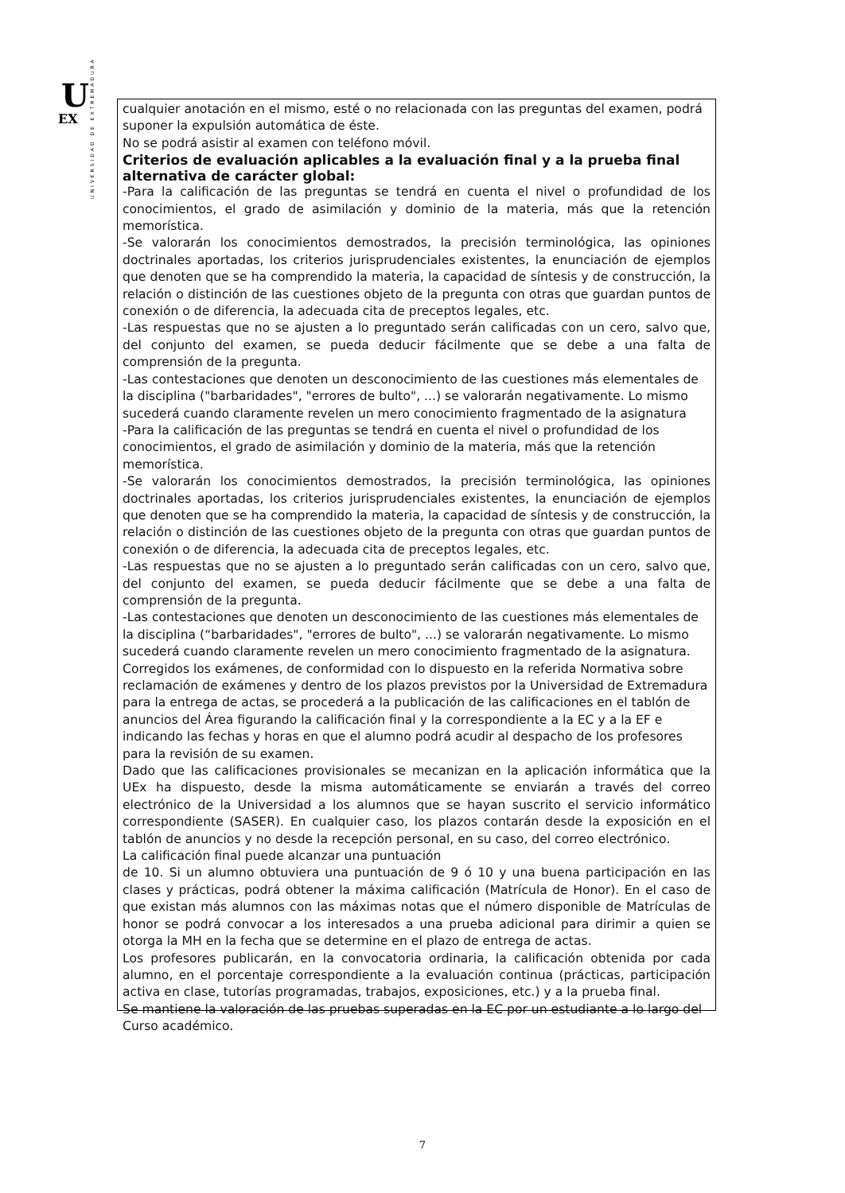U
EX
UNIVERSIDAD DE EXTREMADURA
cualquier anotación en el mismo, esté o no relacionada con las preguntas del examen, podrá suponer la expulsión automática de éste.
No se podrá asistir al examen con teléfono móvil.
Criterios de evaluación aplicables a la evaluación final y a la prueba final alternativa de carácter global:
-Para la calificación de las preguntas se tendrá en cuenta el nivel o profundidad de los conocimientos, el grado de asimilación y dominio de la materia, más que la retención memorística.
-Se valorarán los conocimientos demostrados, la precisión terminológica, las opiniones doctrinales aportadas, los criterios jurisprudenciales existentes, la enunciación de ejemplos que denoten que se ha comprendido la materia, la capacidad de síntesis y de construcción, la relación o distinción de las cuestiones objeto de la pregunta con otras que guardan puntos de conexión o de diferencia, la adecuada cita de preceptos legales, etc.
-Las respuestas que no se ajusten a lo preguntado serán calificadas con un cero, salvo que, del conjunto del examen, se pueda deducir fácilmente que se debe a una falta de comprensión de la pregunta.
-Las contestaciones que denoten un desconocimiento de las cuestiones más elementales de la disciplina ("barbaridades", "errores de bulto", ...) se valorarán negativamente. Lo mismo sucederá cuando claramente revelen un mero conocimiento fragmentado de la asignatura
-Para la calificación de las preguntas se tendrá en cuenta el nivel o profundidad de los conocimientos, el grado de asimilación y dominio de la materia, más que la retención memorística.
-Se valorarán los conocimientos demostrados, la precisión terminológica, las opiniones doctrinales aportadas, los criterios jurisprudenciales existentes, la enunciación de ejemplos que denoten que se ha comprendido la materia, la capacidad de síntesis y de construcción, la relación o distinción de las cuestiones objeto de la pregunta con otras que guardan puntos de conexión o de diferencia, la adecuada cita de preceptos legales, etc.
-Las respuestas que no se ajusten a lo preguntado serán calificadas con un cero, salvo que, del conjunto del examen, se pueda deducir fácilmente que se debe a una falta de comprensión de la pregunta.
-Las contestaciones que denoten un desconocimiento de las cuestiones más elementales de la disciplina (“barbaridades", "errores de bulto", ...) se valorarán negativamente. Lo mismo sucederá cuando claramente revelen un mero conocimiento fragmentado de la asignatura.
Corregidos los exámenes, de conformidad con lo dispuesto en la referida Normativa sobre reclamación de exámenes y dentro de los plazos previstos por la Universidad de Extremadura para la entrega de actas, se procederá a la publicación de las calificaciones en el tablón de anuncios del Área figurando la calificación final y la correspondiente a la EC y a la EF e indicando las fechas y horas en que el alumno podrá acudir al despacho de los profesores para la revisión de su examen.
Dado que las calificaciones provisionales se mecanizan en la aplicación informática que la UEx ha dispuesto, desde la misma automáticamente se enviarán a través del correo electrónico de la Universidad a los alumnos que se hayan suscrito el servicio informático correspondiente (SASER). En cualquier caso, los plazos contarán desde la exposición en el tablón de anuncios y no desde la recepción personal, en su caso, del correo electrónico.
La calificación final puede alcanzar una puntuación
de 10. Si un alumno obtuviera una puntuación de 9 ó 10 y una buena participación en las clases y prácticas, podrá obtener la máxima calificación (Matrícula de Honor). En el caso de que existan más alumnos con las máximas notas que el número disponible de Matrículas de honor se podrá convocar a los interesados a una prueba adicional para dirimir a quien se otorga la MH en la fecha que se determine en el plazo de entrega de actas.
Los profesores publicarán, en la convocatoria ordinaria, la calificación obtenida por cada alumno, en el porcentaje correspondiente a la evaluación continua (prácticas, participación activa en clase, tutorías programadas, trabajos, exposiciones, etc.) y a la prueba final.
Se mantiene la valoración de las pruebas superadas en la EC por un estudiante a lo largo del Curso académico.
7